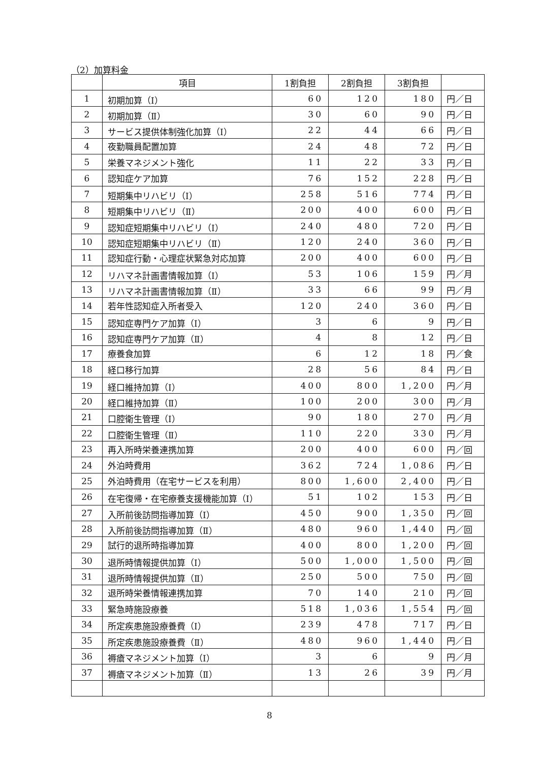（2）加算料金
| | 項目 | 1割負担 | 2割負担 | 3割負担 | |
| --- | --- | --- | --- | --- | --- |
| 1 | 初期加算（Ⅰ） | 60 | 120 | 180 | 円／日 |
| 2 | 初期加算（Ⅱ） | 30 | 60 | 90 | 円／日 |
| 3 | サービス提供体制強化加算（Ⅰ） | 22 | 44 | 66 | 円／日 |
| 4 | 夜勤職員配置加算 | 24 | 48 | 72 | 円／日 |
| 5 | 栄養マネジメント強化 | 11 | 22 | 33 | 円／日 |
| 6 | 認知症ケア加算 | 76 | 152 | 228 | 円／日 |
| 7 | 短期集中リハビリ（Ⅰ） | 258 | 516 | 774 | 円／日 |
| 8 | 短期集中リハビリ（Ⅱ） | 200 | 400 | 600 | 円／日 |
| 9 | 認知症短期集中リハビリ（Ⅰ） | 240 | 480 | 720 | 円／日 |
| 10 | 認知症短期集中リハビリ（Ⅱ） | 120 | 240 | 360 | 円／日 |
| 11 | 認知症行動・心理症状緊急対応加算 | 200 | 400 | 600 | 円／日 |
| 12 | リハマネ計画書情報加算（Ⅰ） | 53 | 106 | 159 | 円／月 |
| 13 | リハマネ計画書情報加算（Ⅱ） | 33 | 66 | 99 | 円／月 |
| 14 | 若年性認知症入所者受入 | 120 | 240 | 360 | 円／日 |
| 15 | 認知症専門ケア加算（Ⅰ） | 3 | 6 | 9 | 円／日 |
| 16 | 認知症専門ケア加算（Ⅱ） | 4 | 8 | 12 | 円／日 |
| 17 | 療養食加算 | 6 | 12 | 18 | 円／食 |
| 18 | 経口移行加算 | 28 | 56 | 84 | 円／日 |
| 19 | 経口維持加算（Ⅰ） | 400 | 800 | 1,200 | 円／月 |
| 20 | 経口維持加算（Ⅱ） | 100 | 200 | 300 | 円／月 |
| 21 | 口腔衛生管理（Ⅰ） | 90 | 180 | 270 | 円／月 |
| 22 | 口腔衛生管理（Ⅱ） | 110 | 220 | 330 | 円／月 |
| 23 | 再入所時栄養連携加算 | 200 | 400 | 600 | 円／回 |
| 24 | 外泊時費用 | 362 | 724 | 1,086 | 円／日 |
| 25 | 外泊時費用（在宅サービスを利用） | 800 | 1,600 | 2,400 | 円／日 |
| 26 | 在宅復帰・在宅療養支援機能加算（Ⅰ） | 51 | 102 | 153 | 円／日 |
| 27 | 入所前後訪問指導加算（Ⅰ） | 450 | 900 | 1,350 | 円／回 |
| 28 | 入所前後訪問指導加算（Ⅱ） | 480 | 960 | 1,440 | 円／回 |
| 29 | 試行的退所時指導加算 | 400 | 800 | 1,200 | 円／回 |
| 30 | 退所時情報提供加算（Ⅰ） | 500 | 1,000 | 1,500 | 円／回 |
| 31 | 退所時情報提供加算（Ⅱ） | 250 | 500 | 750 | 円／回 |
| 32 | 退所時栄養情報連携加算 | 70 | 140 | 210 | 円／回 |
| 33 | 緊急時施設療養 | 518 | 1,036 | 1,554 | 円／回 |
| 34 | 所定疾患施設療養費（Ⅰ） | 239 | 478 | 717 | 円／日 |
| 35 | 所定疾患施設療養費（Ⅱ） | 480 | 960 | 1,440 | 円／日 |
| 36 | 褥瘡マネジメント加算（Ⅰ） | 3 | 6 | 9 | 円／月 |
| 37 | 褥瘡マネジメント加算（Ⅱ） | 13 | 26 | 39 | 円／月 |
8